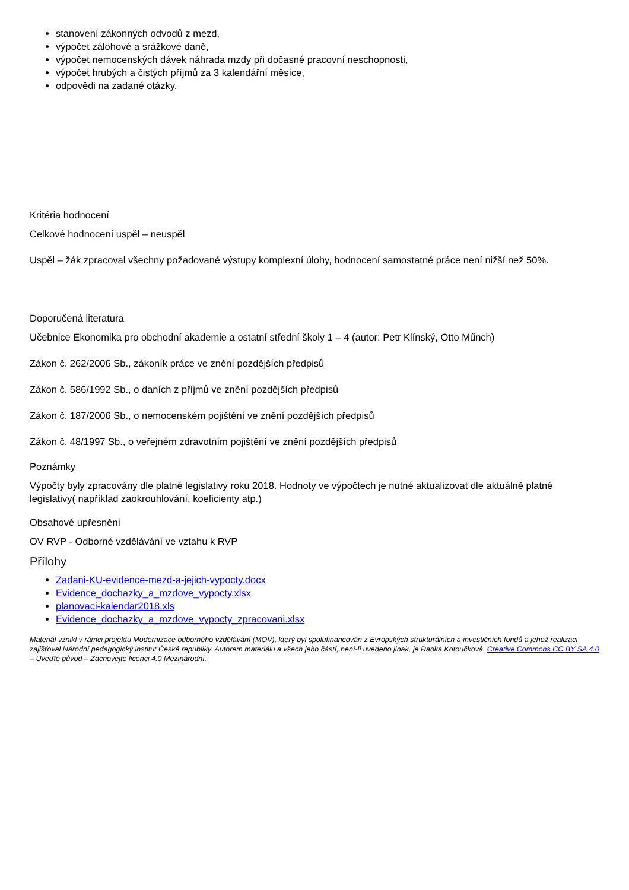stanovení zákonných odvodů z mezd,
výpočet zálohové a srážkové daně,
výpočet nemocenských dávek náhrada mzdy při dočasné pracovní neschopnosti,
výpočet hrubých a čistých příjmů za 3 kalendářní měsíce,
odpovědi na zadané otázky.
Kritéria hodnocení
Celkové hodnocení uspěl – neuspěl
Uspěl – žák zpracoval všechny požadované výstupy komplexní úlohy, hodnocení samostatné práce není nižší než 50%.
Doporučená literatura
Učebnice Ekonomika pro obchodní akademie a ostatní střední školy 1 – 4 (autor: Petr Klínský, Otto Műnch)
Zákon č. 262/2006 Sb., zákoník práce ve znění pozdějších předpisů
Zákon č. 586/1992 Sb., o daních z příjmů ve znění pozdějších předpisů
Zákon č. 187/2006 Sb., o nemocenském pojištění ve znění pozdějších předpisů
Zákon č. 48/1997 Sb., o veřejném zdravotním pojištění ve znění pozdějších předpisů
Poznámky
Výpočty byly zpracovány dle platné legislativy roku 2018. Hodnoty ve výpočtech je nutné aktualizovat dle aktuálně platné legislativy( například zaokrouhlování, koeficienty atp.)
Obsahové upřesnění
OV RVP - Odborné vzdělávání ve vztahu k RVP
Přílohy
Zadani-KU-evidence-mezd-a-jejich-vypocty.docx
Evidence_dochazky_a_mzdove_vypocty.xlsx
planovaci-kalendar2018.xls
Evidence_dochazky_a_mzdove_vypocty_zpracovani.xlsx
Materiál vznikl v rámci projektu Modernizace odborného vzdělávání (MOV), který byl spolufinancován z Evropských strukturálních a investičních fondů a jehož realizaci zajišťoval Národní pedagogický institut České republiky. Autorem materiálu a všech jeho částí, není-li uvedeno jinak, je Radka Kotoučková. Creative Commons CC BY SA 4.0 – Uveďte původ – Zachovejte licenci 4.0 Mezinárodní.